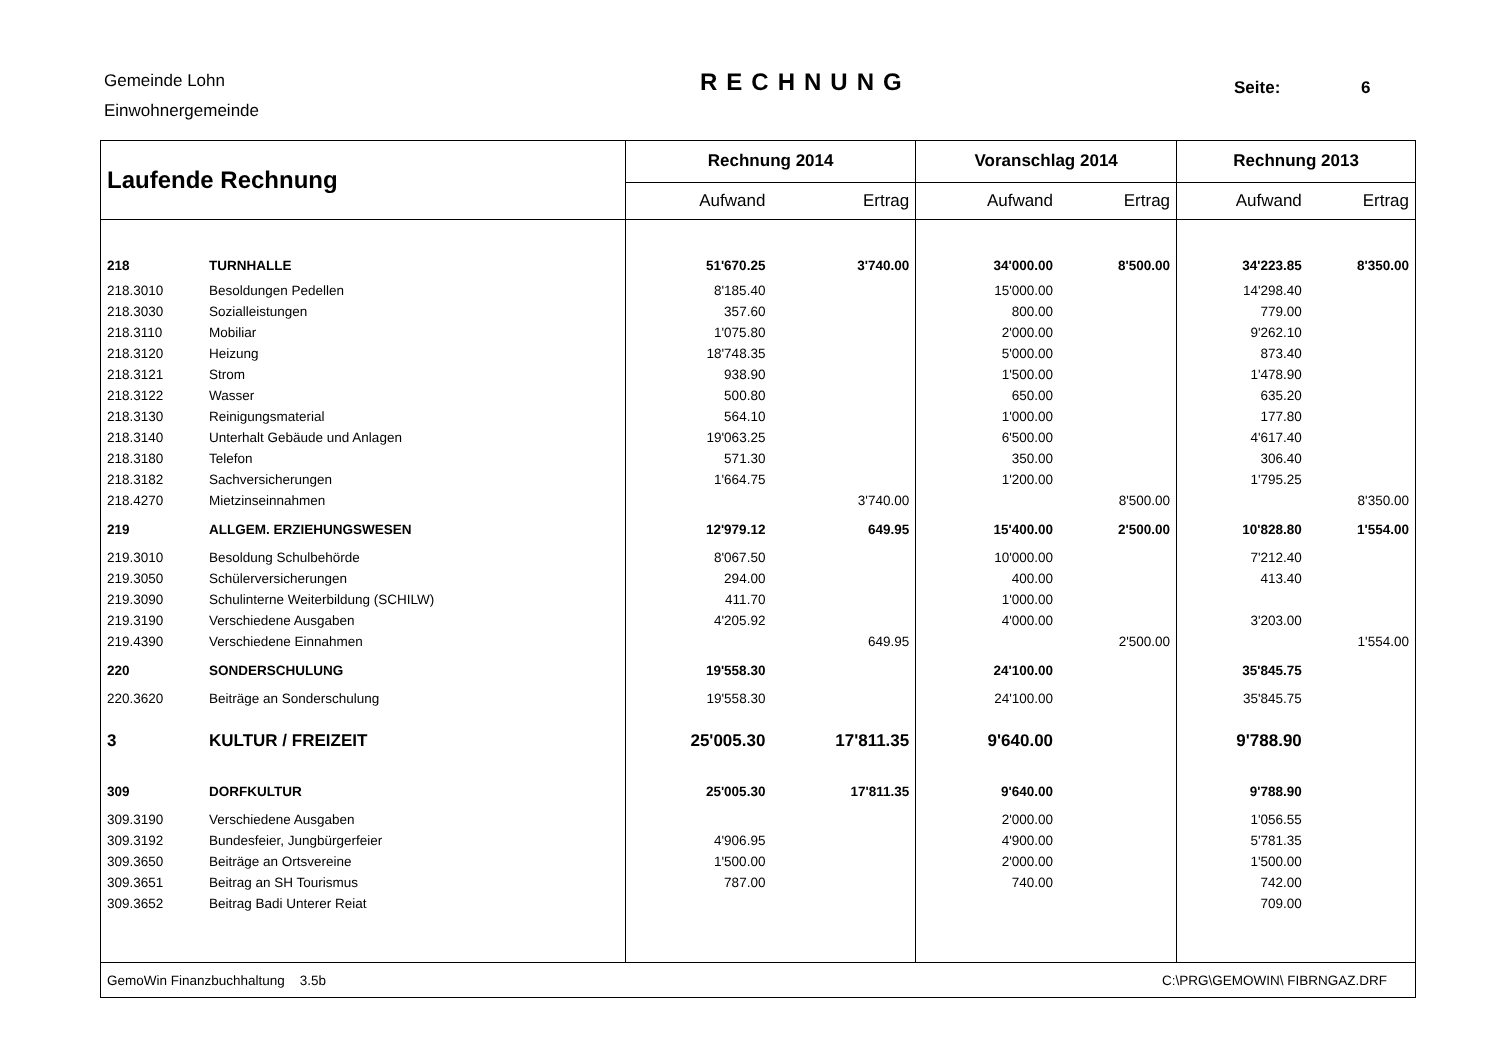Gemeinde Lohn
Einwohnergemeinde
RECHNUNG Seite: 6
| Laufende Rechnung | | Rechnung 2014 | | Voranschlag 2014 | | Rechnung 2013 | |
| --- | --- | --- | --- | --- | --- | --- | --- |
| | | Aufwand | Ertrag | Aufwand | Ertrag | Aufwand | Ertrag |
| 218 | TURNHALLE | 51'670.25 | 3'740.00 | 34'000.00 | 8'500.00 | 34'223.85 | 8'350.00 |
| 218.3010 | Besoldungen Pedellen | 8'185.40 | | 15'000.00 | | 14'298.40 | |
| 218.3030 | Sozialleistungen | 357.60 | | 800.00 | | 779.00 | |
| 218.3110 | Mobiliar | 1'075.80 | | 2'000.00 | | 9'262.10 | |
| 218.3120 | Heizung | 18'748.35 | | 5'000.00 | | 873.40 | |
| 218.3121 | Strom | 938.90 | | 1'500.00 | | 1'478.90 | |
| 218.3122 | Wasser | 500.80 | | 650.00 | | 635.20 | |
| 218.3130 | Reinigungsmaterial | 564.10 | | 1'000.00 | | 177.80 | |
| 218.3140 | Unterhalt Gebäude und Anlagen | 19'063.25 | | 6'500.00 | | 4'617.40 | |
| 218.3180 | Telefon | 571.30 | | 350.00 | | 306.40 | |
| 218.3182 | Sachversicherungen | 1'664.75 | | 1'200.00 | | 1'795.25 | |
| 218.4270 | Mietzinseinnahmen | | 3'740.00 | | 8'500.00 | | 8'350.00 |
| 219 | ALLGEM. ERZIEHUNGSWESEN | 12'979.12 | 649.95 | 15'400.00 | 2'500.00 | 10'828.80 | 1'554.00 |
| 219.3010 | Besoldung Schulbehörde | 8'067.50 | | 10'000.00 | | 7'212.40 | |
| 219.3050 | Schülerversicherungen | 294.00 | | 400.00 | | 413.40 | |
| 219.3090 | Schulinterne Weiterbildung (SCHILW) | 411.70 | | 1'000.00 | | | |
| 219.3190 | Verschiedene Ausgaben | 4'205.92 | | 4'000.00 | | 3'203.00 | |
| 219.4390 | Verschiedene Einnahmen | | 649.95 | | 2'500.00 | | 1'554.00 |
| 220 | SONDERSCHULUNG | 19'558.30 | | 24'100.00 | | 35'845.75 | |
| 220.3620 | Beiträge an Sonderschulung | 19'558.30 | | 24'100.00 | | 35'845.75 | |
| 3 | KULTUR / FREIZEIT | 25'005.30 | 17'811.35 | 9'640.00 | | 9'788.90 | |
| 309 | DORFKULTUR | 25'005.30 | 17'811.35 | 9'640.00 | | 9'788.90 | |
| 309.3190 | Verschiedene Ausgaben | | | 2'000.00 | | 1'056.55 | |
| 309.3192 | Bundesfeier, Jungbürgerfeier | 4'906.95 | | 4'900.00 | | 5'781.35 | |
| 309.3650 | Beiträge an Ortsvereine | 1'500.00 | | 2'000.00 | | 1'500.00 | |
| 309.3651 | Beitrag an SH Tourismus | 787.00 | | 740.00 | | 742.00 | |
| 309.3652 | Beitrag Badi Unterer Reiat | | | | | 709.00 | |
| GemoWin Finanzbuchhaltung 3.5b | | C:\PRG\GEMOWIN\ FIBRNGAZ.DRF | | | | | |